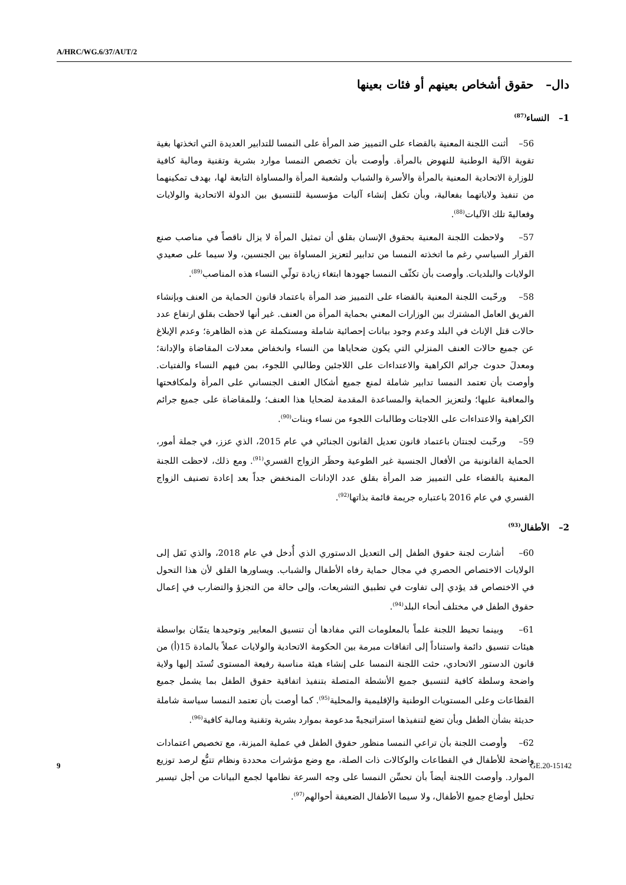A/HRC/WG.6/37/AUT/2
دال– حقوق أشخاص بعينهم أو فئات بعينها
1– النساء<sup>(87)</sup>
56– أثنت اللجنة المعنية بالقضاء على التمييز ضد المرأة على النمسا للتدابير العديدة التي اتخذتها بغية تقوية الآلية الوطنية للنهوض بالمرأة. وأوصت بأن تخصص النمسا موارد بشرية وتقنية ومالية كافية للوزارة الاتحادية المعنية بالمرأة والأسرة والشباب ولشعبة المرأة والمساواة التابعة لها، بهدف تمكينهما من تنفيذ ولاياتهما بفعالية، وبأن تكفل إنشاء آليات مؤسسية للتنسيق بين الدولة الاتحادية والولايات وفعاليةَ تلك الآليات<sup>(88)</sup>.
57– ولاحظت اللجنة المعنية بحقوق الإنسان بقلق أن تمثيل المرأة لا يزال ناقصاً في مناصب صنع القرار السياسي رغم ما اتخذته النمسا من تدابير لتعزيز المساواة بين الجنسين، ولا سيما على صعيدي الولايات والبلديات. وأوصت بأن تكثّف النمسا جهودها ابتغاء زيادة تولّي النساء هذه المناصب<sup>(89)</sup>.
58– ورحّبت اللجنة المعنية بالقضاء على التمييز ضد المرأة باعتماد قانون الحماية من العنف وبإنشاء الفريق العامل المشترك بين الوزارات المعني بحماية المرأة من العنف. غير أنها لاحظت بقلق ارتفاع عدد حالات قتل الإناث في البلد وعدم وجود بيانات إحصائية شاملة ومستكملة عن هذه الظاهرة؛ وعدم الإبلاغ عن جميع حالات العنف المنزلي التي يكون ضحاياها من النساء وانخفاض معدلات المقاضاة والإدانة؛ ومعدلَ حدوث جرائم الكراهية والاعتداءات على اللاجئين وطالبي اللجوء، بمن فيهم النساء والفتيات. وأوصت بأن تعتمد النمسا تدابير شاملة لمنع جميع أشكال العنف الجنساني على المرأة ولمكافحتها والمعاقبة عليها؛ ولتعزيز الحماية والمساعدة المقدمة لضحايا هذا العنف؛ وللمقاضاة على جميع جرائم الكراهية والاعتداءات على اللاجئات وطالبات اللجوء من نساء وبنات<sup>(90)</sup>.
59– ورحّبت لجنتان باعتماد قانون تعديل القانون الجنائي في عام 2015، الذي عزز، في جملة أمور، الحماية القانونية من الأفعال الجنسية غير الطوعية وحظَر الزواج القسري<sup>(91)</sup>. ومع ذلك، لاحظت اللجنة المعنية بالقضاء على التمييز ضد المرأة بقلق عدد الإدانات المنخفض جداً بعد إعادة تصنيف الزواج القسري في عام 2016 باعتباره جريمة قائمة بذاتها<sup>(92)</sup>.
2– الأطفال<sup>(93)</sup>
60– أشارت لجنة حقوق الطفل إلى التعديل الدستوري الذي أُدخل في عام 2018، والذي نَقل إلى الولايات الاختصاص الحصري في مجال حماية رفاه الأطفال والشباب. ويساورها القلق لأن هذا التحول في الاختصاص قد يؤدي إلى تفاوت في تطبيق التشريعات، وإلى حالة من التجزؤ والتضارب في إعمال حقوق الطفل في مختلف أنحاء البلد<sup>(94)</sup>.
61– وبينما تحيط اللجنة علماً بالمعلومات التي مفادها أن تنسيق المعايير وتوحيدها يتمّان بواسطة هيئات تنسيق دائمة واستناداً إلى اتفاقات مبرمة بين الحكومة الاتحادية والولايات عملاً بالمادة 15(أ) من قانون الدستور الاتحادي، حثت اللجنة النمسا على إنشاء هيئة مناسبة رفيعة المستوى تُسنَد إليها ولاية واضحة وسلطة كافية لتنسيق جميع الأنشطة المتصلة بتنفيذ اتفاقية حقوق الطفل بما يشمل جميع القطاعات وعلى المستويات الوطنية والإقليمية والمحلية<sup>(95)</sup>. كما أوصت بأن تعتمد النمسا سياسة شاملة حديثة بشأن الطفل وبأن تضع لتنفيذها استراتيجيةً مدعومة بموارد بشرية وتقنية ومالية كافية<sup>(96)</sup>.
62– وأوصت اللجنة بأن تراعي النمسا منظور حقوق الطفل في عملية الميزنة، مع تخصيص اعتمادات واضحة للأطفال في القطاعات والوكالات ذات الصلة، مع وضع مؤشرات محددة ونظام تتبُّع لرصد توزيع الموارد. وأوصت اللجنة أيضاً بأن تحسِّن النمسا على وجه السرعة نظامها لجمع البيانات من أجل تيسير تحليل أوضاع جميع الأطفال، ولا سيما الأطفال الضعيفة أحوالهم<sup>(97)</sup>.
9 GE.20-15142